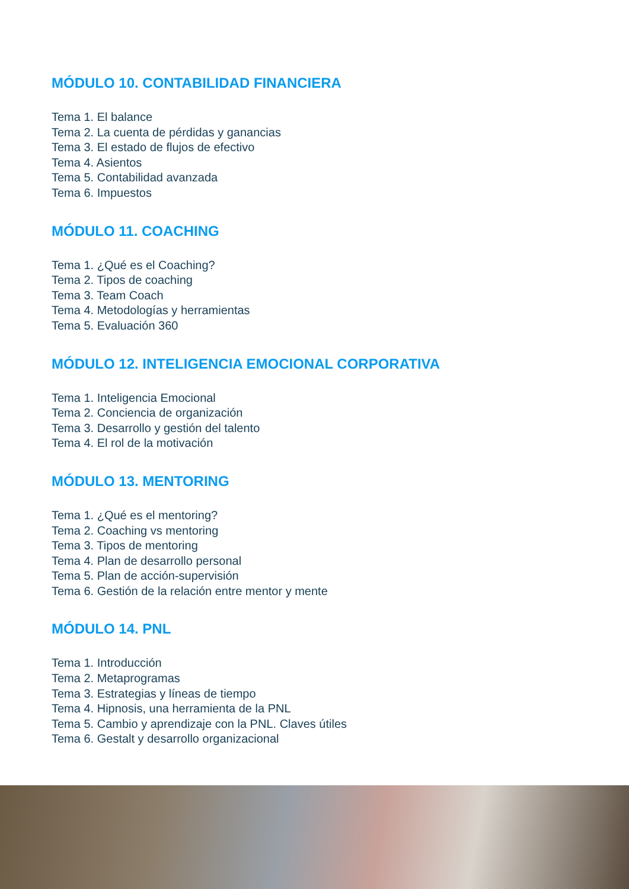MÓDULO 10. CONTABILIDAD FINANCIERA
Tema 1. El balance
Tema 2. La cuenta de pérdidas y ganancias
Tema 3. El estado de flujos de efectivo
Tema 4. Asientos
Tema 5. Contabilidad avanzada
Tema 6. Impuestos
MÓDULO 11. COACHING
Tema 1. ¿Qué es el Coaching?
Tema 2. Tipos de coaching
Tema 3. Team Coach
Tema 4. Metodologías y herramientas
Tema 5. Evaluación 360
MÓDULO 12. INTELIGENCIA EMOCIONAL CORPORATIVA
Tema 1. Inteligencia Emocional
Tema 2. Conciencia de organización
Tema 3. Desarrollo y gestión del talento
Tema 4. El rol de la motivación
MÓDULO 13. MENTORING
Tema 1. ¿Qué es el mentoring?
Tema 2. Coaching vs mentoring
Tema 3. Tipos de mentoring
Tema 4. Plan de desarrollo personal
Tema 5. Plan de acción-supervisión
Tema 6. Gestión de la relación entre mentor y mente
MÓDULO 14. PNL
Tema 1. Introducción
Tema 2. Metaprogramas
Tema 3. Estrategias y líneas de tiempo
Tema 4. Hipnosis, una herramienta de la PNL
Tema 5. Cambio y aprendizaje con la PNL. Claves útiles
Tema 6. Gestalt y desarrollo organizacional